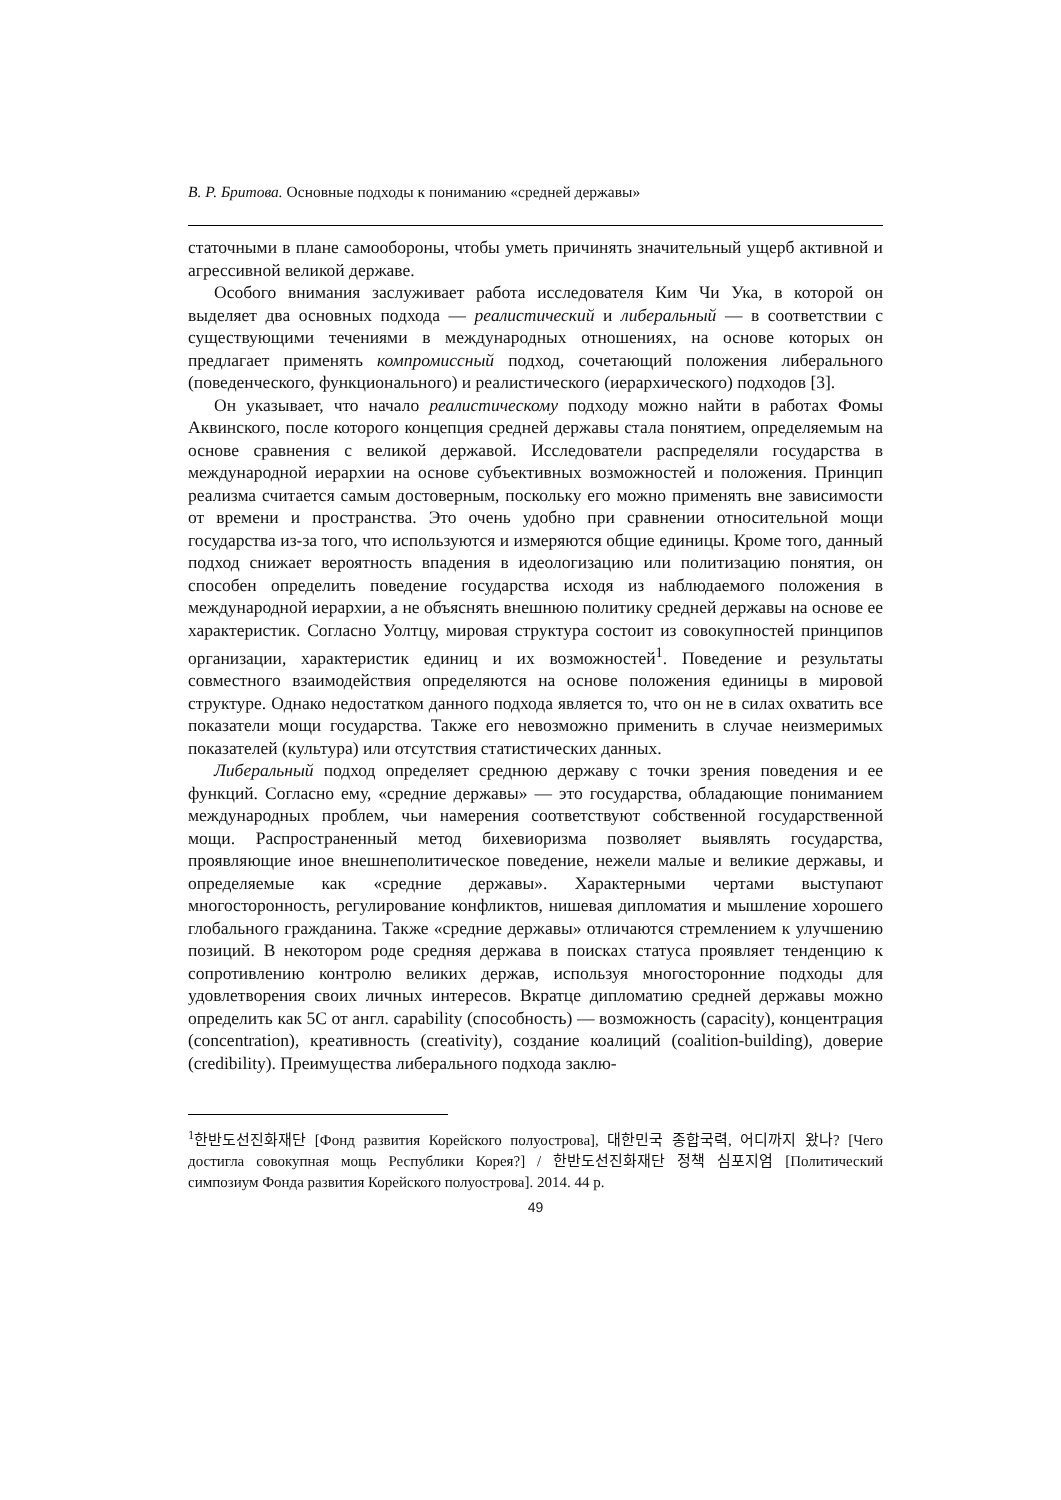В. Р. Бритова. Основные подходы к пониманию «средней державы»
статочными в плане самообороны, чтобы уметь причинять значительный ущерб активной и агрессивной великой державе.
Особого внимания заслуживает работа исследователя Ким Чи Ука, в которой он выделяет два основных подхода — реалистический и либеральный — в соответствии с существующими течениями в международных отношениях, на основе которых он предлагает применять компромиссный подход, сочетающий положения либерального (поведенческого, функционального) и реалистического (иерархического) подходов [3].
Он указывает, что начало реалистическому подходу можно найти в работах Фомы Аквинского, после которого концепция средней державы стала понятием, определяемым на основе сравнения с великой державой. Исследователи распределяли государства в международной иерархии на основе субъективных возможностей и положения. Принцип реализма считается самым достоверным, поскольку его можно применять вне зависимости от времени и пространства. Это очень удобно при сравнении относительной мощи государства из-за того, что используются и измеряются общие единицы. Кроме того, данный подход снижает вероятность впадения в идеологизацию или политизацию понятия, он способен определить поведение государства исходя из наблюдаемого положения в международной иерархии, а не объяснять внешнюю политику средней державы на основе ее характеристик. Согласно Уолтцу, мировая структура состоит из совокупностей принципов организации, характеристик единиц и их возможностей<sup>1</sup>. Поведение и результаты совместного взаимодействия определяются на основе положения единицы в мировой структуре. Однако недостатком данного подхода является то, что он не в силах охватить все показатели мощи государства. Также его невозможно применить в случае неизмеримых показателей (культура) или отсутствия статистических данных.
Либеральный подход определяет среднюю державу с точки зрения поведения и ее функций. Согласно ему, «средние державы» — это государства, обладающие пониманием международных проблем, чьи намерения соответствуют собственной государственной мощи. Распространенный метод бихевиоризма позволяет выявлять государства, проявляющие иное внешнеполитическое поведение, нежели малые и великие державы, и определяемые как «средние державы». Характерными чертами выступают многосторонность, регулирование конфликтов, нишевая дипломатия и мышление хорошего глобального гражданина. Также «средние державы» отличаются стремлением к улучшению позиций. В некотором роде средняя держава в поисках статуса проявляет тенденцию к сопротивлению контролю великих держав, используя многосторонние подходы для удовлетворения своих личных интересов. Вкратце дипломатию средней державы можно определить как 5С от англ. capability (способность) — возможность (capacity), концентрация (concentration), креативность (creativity), создание коалиций (coalition-building), доверие (credibility). Преимущества либерального подхода заклю-
<sup>1</sup> 한반도선진화재단 [Фонд развития Корейского полуострова], 대한민국 종합국력, 어디까지 왔나? [Чего достигла совокупная мощь Республики Корея?] / 한반도선진화재단 정책 심포지엄 [Политический симпозиум Фонда развития Корейского полуострова]. 2014. 44 p.
49